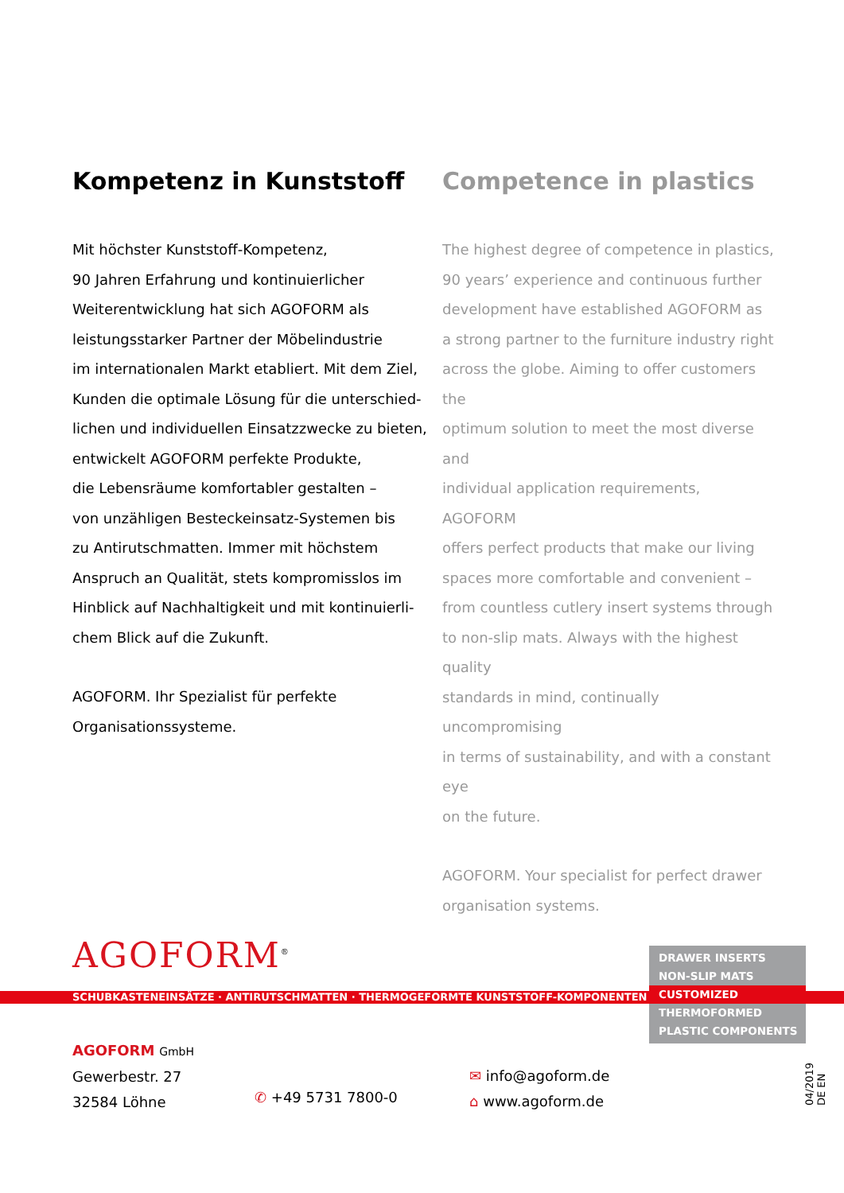Kompetenz in Kunststoff
Mit höchster Kunststoff-Kompetenz,
90 Jahren Erfahrung und kontinuierlicher
Weiterentwicklung hat sich AGOFORM als
leistungsstarker Partner der Möbelindustrie
im internationalen Markt etabliert. Mit dem Ziel,
Kunden die optimale Lösung für die unterschied-
lichen und individuellen Einsatzzwecke zu bieten,
entwickelt AGOFORM perfekte Produkte,
die Lebensräume komfortabler gestalten –
von unzähligen Besteckeinsatz-Systemen bis
zu Antirutschmatten. Immer mit höchstem
Anspruch an Qualität, stets kompromisslos im
Hinblick auf Nachhaltigkeit und mit kontinuierli-
chem Blick auf die Zukunft.
AGOFORM. Ihr Spezialist für perfekte
Organisationssysteme.
Competence in plastics
The highest degree of competence in plastics,
90 years’ experience and continuous further
development have established AGOFORM as
a strong partner to the furniture industry right
across the globe. Aiming to offer customers the
optimum solution to meet the most diverse and
individual application requirements, AGOFORM
offers perfect products that make our living
spaces more comfortable and convenient –
from countless cutlery insert systems through
to non-slip mats. Always with the highest quality
standards in mind, continually uncompromising
in terms of sustainability, and with a constant eye
on the future.
AGOFORM. Your specialist for perfect drawer
organisation systems.
AGOFORM<sup>®</sup>
SCHUBKASTENEINSÄTZE · ANTIRUTSCHMATTEN · THERMOGEFORMTE KUNSTSTOFF-KOMPONENTEN
DRAWER INSERTS
NON-SLIP MATS
CUSTOMIZED
THERMOFORMED
PLASTIC COMPONENTS
AGOFORM GmbH
Gewerbestr. 27
32584 Löhne
✆ +49 5731 7800-0
✉ info@agoform.de
⌂ www.agoform.de
04/2019 DE EN